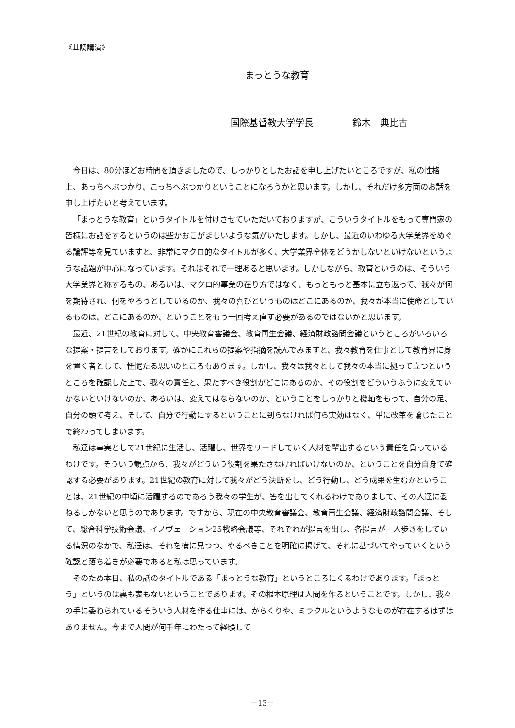《基調講演》
まっとうな教育
国際基督教大学学長 鈴木　典比古
今日は、80分ほどお時間を頂きましたので、しっかりとしたお話を申し上げたいところですが、私の性格上、あっちへぶつかり、こっちへぶつかりということになろうかと思います。しかし、それだけ多方面のお話を申し上げたいと考えています。
「まっとうな教育」というタイトルを付けさせていただいておりますが、こういうタイトルをもって専門家の皆様にお話をするというのは些かおこがましいような気がいたします。しかし、最近のいわゆる大学業界をめぐる論評等を見ていますと、非常にマクロ的なタイトルが多く、大学業界全体をどうかしないといけないというような話題が中心になっています。それはそれで一理あると思います。しかしながら、教育というのは、そういう大学業界と称するもの、あるいは、マクロ的事業の在り方ではなく、もっともっと基本に立ち返って、我々が何を期待され、何をやろうとしているのか、我々の喜びというものはどこにあるのか、我々が本当に使命としているものは、どこにあるのか、ということをもう一回考え直す必要があるのではないかと思います。
最近、21世紀の教育に対して、中央教育審議会、教育再生会議、経済財政諮問会議というところがいろいろな提案・提言をしております。確かにこれらの提案や指摘を読んでみますと、我々教育を仕事として教育界に身を置く者として、忸怩たる思いのところもあります。しかし、我々は我々として我々の本当に拠って立つというところを確認した上で、我々の責任と、果たすべき役割がどこにあるのか、その役割をどういうふうに変えていかないといけないのか、あるいは、変えてはならないのか、ということをしっかりと機軸をもって、自分の足、自分の頭で考え、そして、自分で行動にするということに到らなければ何ら実効はなく、単に改革を論じたことで終わってしまいます。
私達は事実として21世紀に生活し、活躍し、世界をリードしていく人材を輩出するという責任を負っているわけです。そういう観点から、我々がどういう役割を果たさなければいけないのか、ということを自分自身で確認する必要があります。21世紀の教育に対して我々がどう決断をし、どう行動し、どう成果を生むかということは、21世紀の中頃に活躍するのであろう我々の学生が、答を出してくれるわけでありまして、その人達に委ねるしかないと思うのであります。ですから、現在の中央教育審議会、教育再生会議、経済財政諮問会議、そして、総合科学技術会議、イノヴェーション25戦略会議等、それぞれが提言を出し、各提言が一人歩きをしている情況のなかで、私達は、それを横に見つつ、やるべきことを明確に掲げて、それに基づいてやっていくという確認と落ち着きが必要であると私は思っています。
そのため本日、私の話のタイトルである「まっとうな教育」というところにくるわけであります。「まっとう」というのは裏も表もないということであります。その根本原理は人間を作るということです。しかし、我々の手に委ねられているそういう人材を作る仕事には、からくりや、ミラクルというようなものが存在するはずはありません。今まで人間が何千年にわたって経験して
－13－